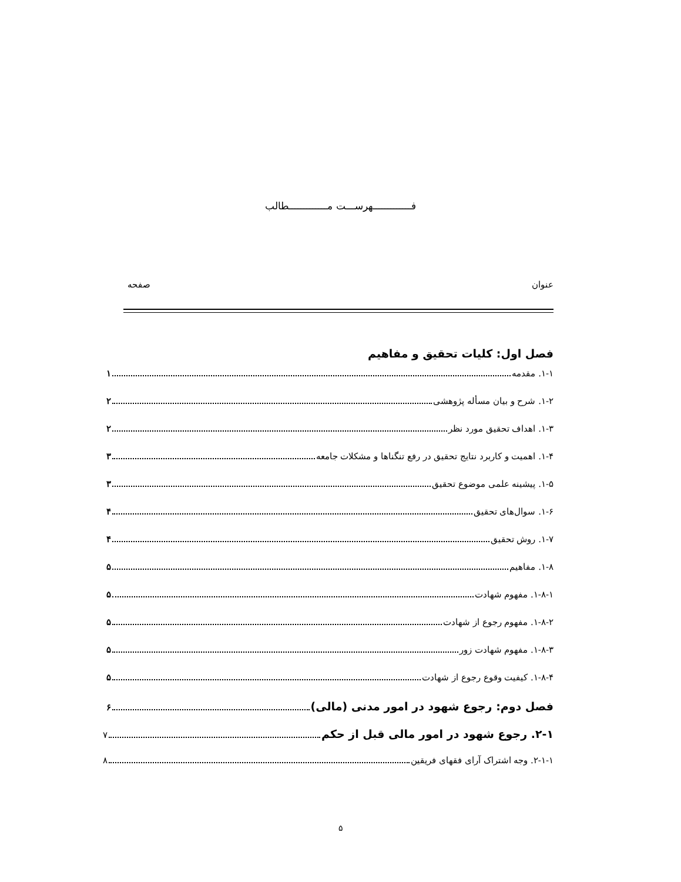فـــــــــــــهرســـت مـــــــــــــطالب
عنوان صفحه
فصل اول: کلیات تحقیق و مفاهیم
۱-۱. مقدمه ۱
۱-۲. شرح و بیان مسأله پژوهشی ۲
۱-۳. اهداف تحقیق مورد نظر ۲
۱-۴. اهمیت و کاربرد نتایج تحقیق در رفع تنگناها و مشکلات جامعه ۳
۱-۵. پیشینه علمی موضوع تحقیق ۳
۱-۶. سوال‌های تحقیق ۴
۱-۷. روش تحقیق ۴
۱-۸. مفاهیم ۵
۱-۸-۱. مفهوم شهادت ۵
۱-۸-۲. مفهوم رجوع از شهادت ۵
۱-۸-۳. مفهوم شهادت زور ۵
۱-۸-۴. کیفیت وقوع رجوع از شهادت ۵
فصل دوم: رجوع شهود در امور مدنی (مالی) ۶
۲-۱. رجوع شهود در امور مالی قبل از حکم ۷
۲-۱-۱. وجه اشتراک آرای فقهای فریقین ۸
۵